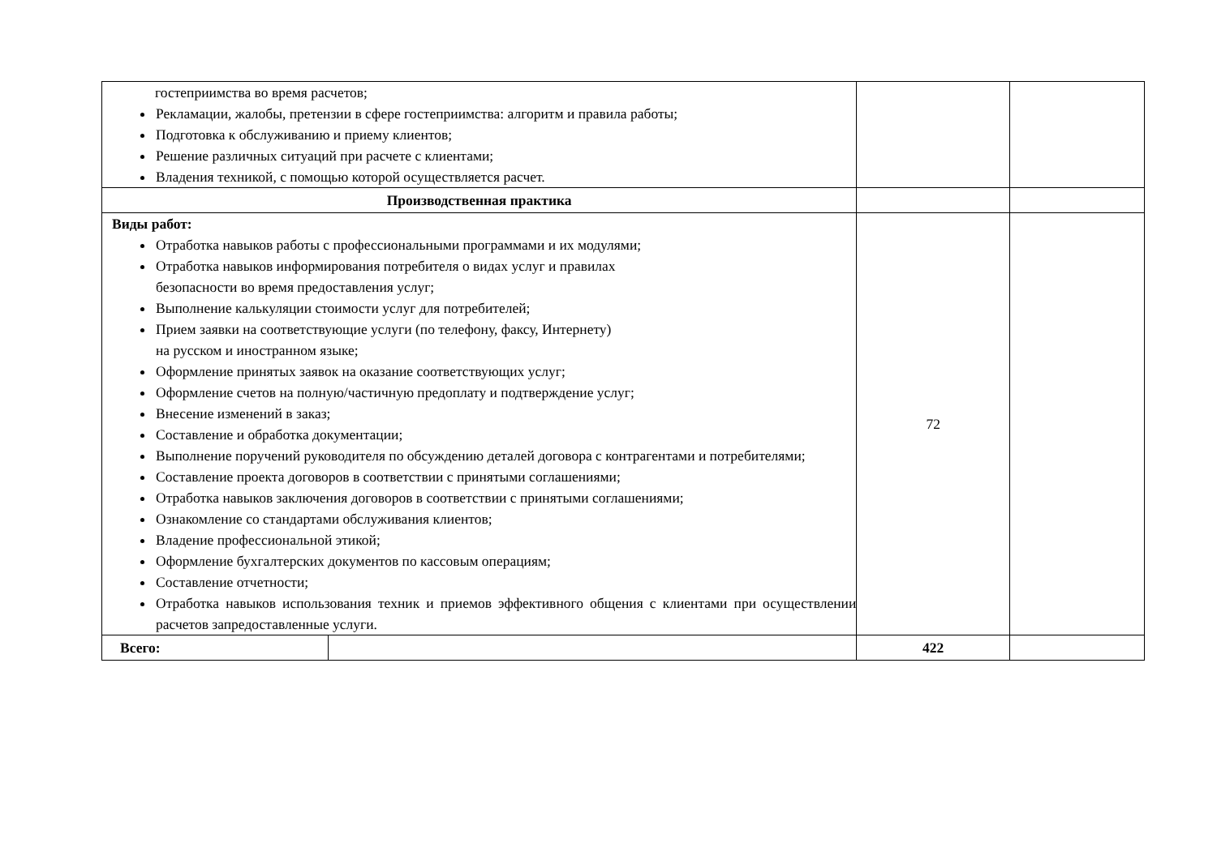| гостеприимства во время расчетов; Рекламации, жалобы, претензии в сфере гостеприимства: алгоритм и правила работы; Подготовка к обслуживанию и приему клиентов; Решение различных ситуаций при расчете с клиентами; Владения техникой, с помощью которой осуществляется расчет. | | | |
| Производственная практика | | | |
| Виды работ: Отработка навыков работы с профессиональными программами и их модулями; Отработка навыков информирования потребителя о видах услуг и правилах безопасности во время предоставления услуг; Выполнение калькуляции стоимости услуг для потребителей; Прием заявки на соответствующие услуги (по телефону, факсу, Интернету) на русском и иностранном языке; Оформление принятых заявок на оказание соответствующих услуг; Оформление счетов на полную/частичную предоплату и подтверждение услуг; Внесение изменений в заказ; Составление и обработка документации; Выполнение поручений руководителя по обсуждению деталей договора с контрагентами и потребителями; Составление проекта договоров в соответствии с принятыми соглашениями; Отработка навыков заключения договоров в соответствии с принятыми соглашениями; Ознакомление со стандартами обслуживания клиентов; Владение профессиональной этикой; Оформление бухгалтерских документов по кассовым операциям; Составление отчетности; Отработка навыков использования техник и приемов эффективного общения с клиентами при осуществлении расчетов запредоставленные услуги. | | 72 | |
| Всего: | | 422 | |